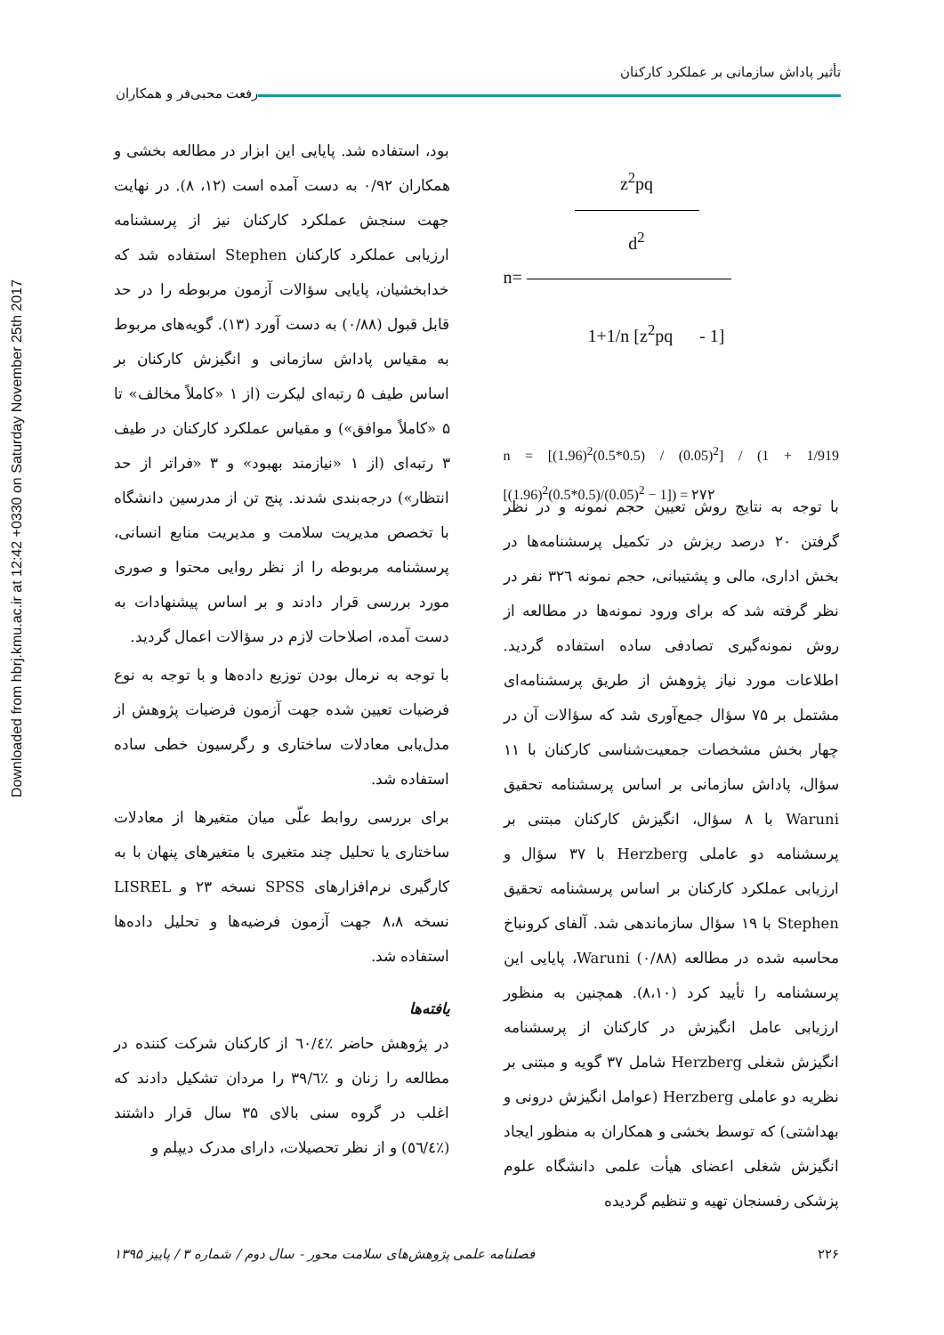Downloaded from hbrj.kmu.ac.ir at 12:42 +0330 on Saturday November 25th 2017
تأثیر پاداش سازمانی بر عملکرد کارکنان رفعت محبی‌فر و همکاران
z<sup>2</sup>pq
d<sup>2</sup>
n=
1+1/n [z<sup>2</sup>pq - 1]
n = [(1.96)<sup>2</sup>(0.5*0.5) / (0.05)<sup>2</sup>] / (1 + 1/919 [(1.96)<sup>2</sup>(0.5*0.5)/(0.05)<sup>2</sup> − 1]) = ۲۷۲
با توجه به نتایج روش تعیین حجم نمونه و در نظر گرفتن ۲۰ درصد ریزش در تکمیل پرسشنامه‌ها در بخش اداری، مالی و پشتیبانی، حجم نمونه ۳۲٦ نفر در نظر گرفته شد که برای ورود نمونه‌ها در مطالعه از روش نمونه‌گیری تصادفی ساده استفاده گردید. اطلاعات مورد نیاز پژوهش از طریق پرسشنامه‌ای مشتمل بر ۷۵ سؤال جمع‌آوری شد که سؤالات آن در چهار بخش مشخصات جمعیت‌شناسی کارکنان با ۱۱ سؤال، پاداش سازمانی بر اساس پرسشنامه تحقیق Waruni با ۸ سؤال، انگیزش کارکنان مبتنی بر پرسشنامه دو عاملی Herzberg با ۳۷ سؤال و ارزیابی عملکرد کارکنان بر اساس پرسشنامه تحقیق Stephen با ۱۹ سؤال سازماندهی شد. آلفای کرونباخ محاسبه شده در مطالعه Waruni (۰/۸۸)، پایایی این پرسشنامه را تأیید کرد (۸،۱۰). همچنین به منظور ارزیابی عامل انگیزش در کارکنان از پرسشنامه انگیزش شغلی Herzberg شامل ۳۷ گویه و مبتنی بر نظریه دو عاملی Herzberg (عوامل انگیزش درونی و بهداشتی) که توسط بخشی و همکاران به منظور ایجاد انگیزش شغلی اعضای هیأت علمی دانشگاه علوم پزشکی رفسنجان تهیه و تنظیم گردیده
بود، استفاده شد. پایایی این ابزار در مطالعه بخشی و همکاران ۰/۹۲ به دست آمده است (۱۲، ۸). در نهایت جهت سنجش عملکرد کارکنان نیز از پرسشنامه ارزیابی عملکرد کارکنان Stephen استفاده شد که خدابخشیان، پایایی سؤالات آزمون مربوطه را در حد قابل قبول (۰/۸۸) به دست آورد (۱۳). گویه‌های مربوط به مقیاس پاداش سازمانی و انگیزش کارکنان بر اساس طیف ۵ رتبه‌ای لیکرت (از ۱ «کاملاً مخالف» تا ۵ «کاملاً موافق») و مقیاس عملکرد کارکنان در طیف ۳ رتبه‌ای (از ۱ «نیازمند بهبود» و ۳ «فراتر از حد انتظار») درجه‌بندی شدند. پنج تن از مدرسین دانشگاه با تخصص مدیریت سلامت و مدیریت منابع انسانی، پرسشنامه مربوطه را از نظر روایی محتوا و صوری مورد بررسی قرار دادند و بر اساس پیشنهادات به دست آمده، اصلاحات لازم در سؤالات اعمال گردید.
با توجه به نرمال بودن توزیع داده‌ها و با توجه به نوع فرضیات تعیین شده جهت آزمون فرضیات پژوهش از مدل‌یابی معادلات ساختاری و رگرسیون خطی ساده استفاده شد.
برای بررسی روابط علّی میان متغیرها از معادلات ساختاری یا تحلیل چند متغیری با متغیرهای پنهان با به کارگیری نرم‌افزارهای SPSS نسخه ۲۳ و LISREL نسخه ۸،۸ جهت آزمون فرضیه‌ها و تحلیل داده‌ها استفاده شد.
یافته‌ها
در پژوهش حاضر ٪٦٠/٤ از کارکنان شرکت کننده در مطالعه را زنان و ٪۳۹/٦ را مردان تشکیل دادند که اغلب در گروه سنی بالای ۳۵ سال قرار داشتند (٪٥٦/٤) و از نظر تحصیلات، دارای مدرک دیپلم و
۲۲۶ فصلنامه علمی پژوهش‌های سلامت محور - سال دوم / شماره ۳ / پاییز ۱۳۹۵